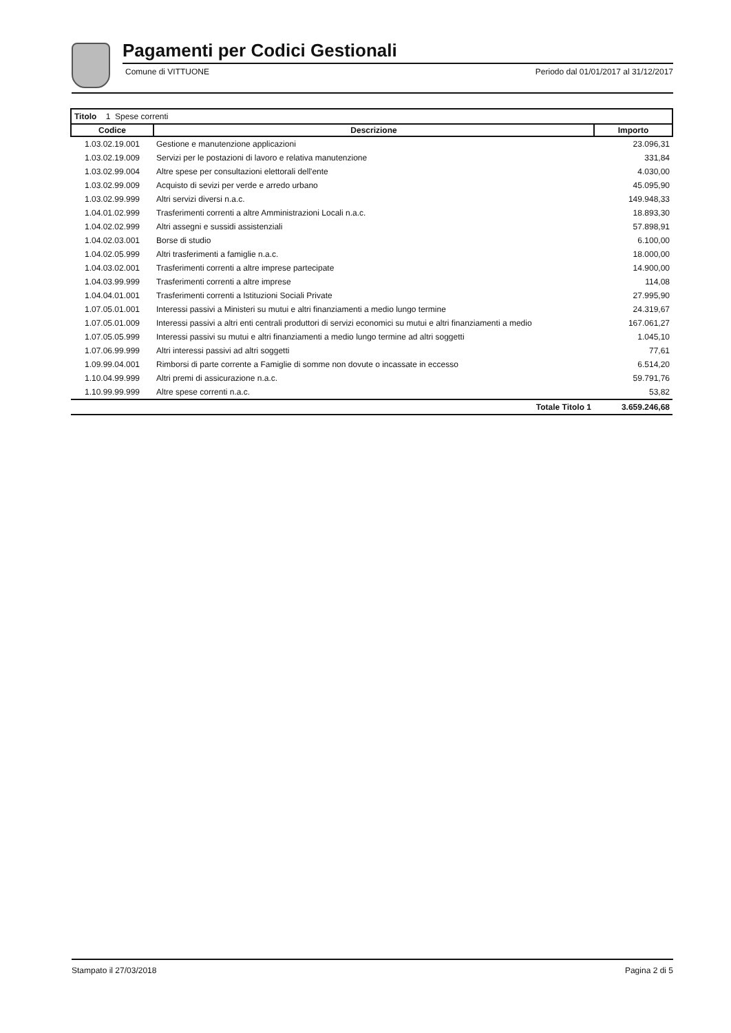Pagamenti per Codici Gestionali
Comune di VITTUONE Periodo dal 01/01/2017 al 31/12/2017
Titolo 1 Spese correnti
| Codice | Descrizione | Importo |
| --- | --- | --- |
| 1.03.02.19.001 | Gestione e manutenzione applicazioni | 23.096,31 |
| 1.03.02.19.009 | Servizi per le postazioni di lavoro e relativa manutenzione | 331,84 |
| 1.03.02.99.004 | Altre spese per consultazioni elettorali dell'ente | 4.030,00 |
| 1.03.02.99.009 | Acquisto di sevizi per verde e arredo urbano | 45.095,90 |
| 1.03.02.99.999 | Altri servizi diversi n.a.c. | 149.948,33 |
| 1.04.01.02.999 | Trasferimenti correnti a altre Amministrazioni Locali n.a.c. | 18.893,30 |
| 1.04.02.02.999 | Altri assegni e sussidi assistenziali | 57.898,91 |
| 1.04.02.03.001 | Borse di studio | 6.100,00 |
| 1.04.02.05.999 | Altri trasferimenti a famiglie n.a.c. | 18.000,00 |
| 1.04.03.02.001 | Trasferimenti correnti a altre imprese partecipate | 14.900,00 |
| 1.04.03.99.999 | Trasferimenti correnti a altre imprese | 114,08 |
| 1.04.04.01.001 | Trasferimenti correnti a Istituzioni Sociali Private | 27.995,90 |
| 1.07.05.01.001 | Interessi passivi a Ministeri su mutui e altri finanziamenti a medio lungo termine | 24.319,67 |
| 1.07.05.01.009 | Interessi passivi a altri enti centrali produttori di servizi economici su mutui e altri finanziamenti a medio | 167.061,27 |
| 1.07.05.05.999 | Interessi passivi su mutui e altri finanziamenti a medio lungo termine ad altri soggetti | 1.045,10 |
| 1.07.06.99.999 | Altri interessi passivi ad altri soggetti | 77,61 |
| 1.09.99.04.001 | Rimborsi di parte corrente a Famiglie di somme non dovute o incassate in eccesso | 6.514,20 |
| 1.10.04.99.999 | Altri premi di assicurazione n.a.c. | 59.791,76 |
| 1.10.99.99.999 | Altre spese correnti n.a.c. | 53,82 |
| | Totale Titolo 1 | 3.659.246,68 |
Stampato il 27/03/2018 Pagina 2 di 5